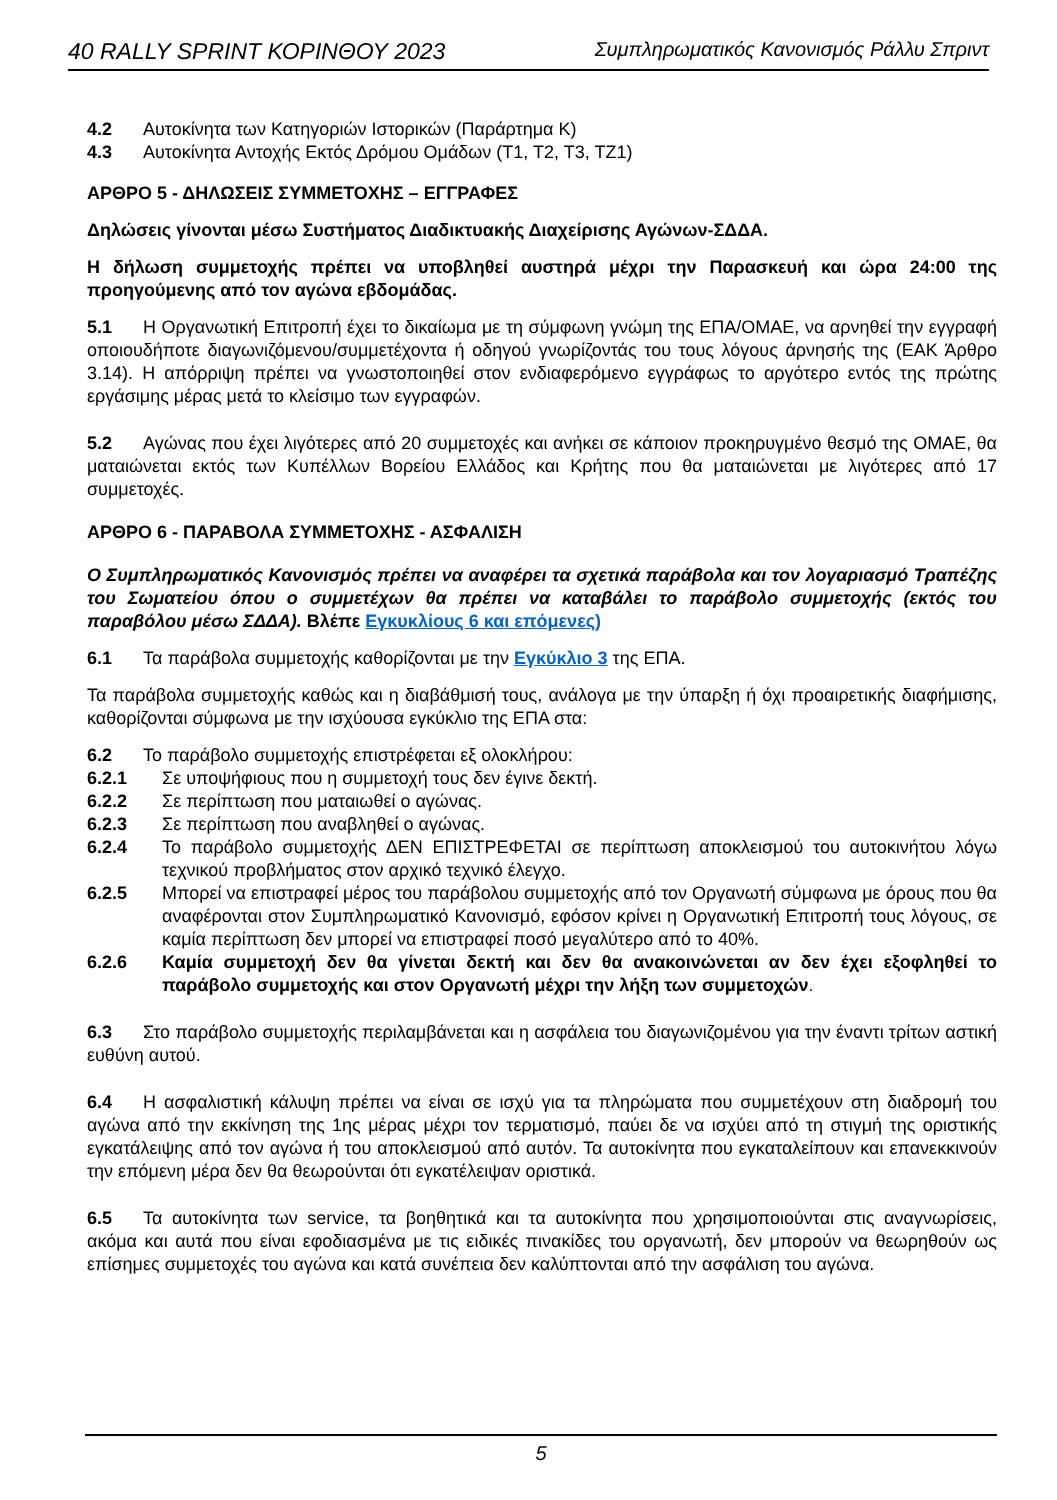40 RALLY SPRINT ΚΟΡΙΝΘΟΥ 2023 Συμπληρωματικός Κανονισμός Ράλλυ Σπριντ
4.2 Αυτοκίνητα των Κατηγοριών Ιστορικών (Παράρτημα Κ)
4.3 Αυτοκίνητα Αντοχής Εκτός Δρόμου Ομάδων (Τ1, Τ2, Τ3, ΤΖ1)
ΑΡΘΡΟ 5 - ΔΗΛΩΣΕΙΣ ΣΥΜΜΕΤΟΧΗΣ – ΕΓΓΡΑΦΕΣ
Δηλώσεις γίνονται μέσω Συστήματος Διαδικτυακής Διαχείρισης Αγώνων-ΣΔΔΑ.
Η δήλωση συμμετοχής πρέπει να υποβληθεί αυστηρά μέχρι την Παρασκευή και ώρα 24:00 της προηγούμενης από τον αγώνα εβδομάδας.
5.1 Η Οργανωτική Επιτροπή έχει το δικαίωμα με τη σύμφωνη γνώμη της ΕΠΑ/ΟΜΑΕ, να αρνηθεί την εγγραφή οποιουδήποτε διαγωνιζόμενου/συμμετέχοντα ή οδηγού γνωρίζοντάς του τους λόγους άρνησής της (ΕΑΚ Άρθρο 3.14). Η απόρριψη πρέπει να γνωστοποιηθεί στον ενδιαφερόμενο εγγράφως το αργότερο εντός της πρώτης εργάσιμης μέρας μετά το κλείσιμο των εγγραφών.
5.2 Αγώνας που έχει λιγότερες από 20 συμμετοχές και ανήκει σε κάποιον προκηρυγμένο θεσμό της ΟΜΑΕ, θα ματαιώνεται εκτός των Κυπέλλων Βορείου Ελλάδος και Κρήτης που θα ματαιώνεται με λιγότερες από 17 συμμετοχές.
ΑΡΘΡΟ 6 - ΠΑΡΑΒΟΛΑ ΣΥΜΜΕΤΟΧΗΣ - ΑΣΦΑΛΙΣΗ
Ο Συμπληρωματικός Κανονισμός πρέπει να αναφέρει τα σχετικά παράβολα και τον λογαριασμό Τραπέζης του Σωματείου όπου ο συμμετέχων θα πρέπει να καταβάλει το παράβολο συμμετοχής (εκτός του παραβόλου μέσω ΣΔΔΑ). Βλέπε Εγκυκλίους 6 και επόμενες)
6.1 Τα παράβολα συμμετοχής καθορίζονται με την Εγκύκλιο 3 της ΕΠΑ.
Τα παράβολα συμμετοχής καθώς και η διαβάθμισή τους, ανάλογα με την ύπαρξη ή όχι προαιρετικής διαφήμισης, καθορίζονται σύμφωνα με την ισχύουσα εγκύκλιο της ΕΠΑ στα:
6.2 Το παράβολο συμμετοχής επιστρέφεται εξ ολοκλήρου:
6.2.1 Σε υποψήφιους που η συμμετοχή τους δεν έγινε δεκτή.
6.2.2 Σε περίπτωση που ματαιωθεί ο αγώνας.
6.2.3 Σε περίπτωση που αναβληθεί ο αγώνας.
6.2.4 Το παράβολο συμμετοχής ΔΕΝ ΕΠΙΣΤΡΕΦΕΤΑΙ σε περίπτωση αποκλεισμού του αυτοκινήτου λόγω τεχνικού προβλήματος στον αρχικό τεχνικό έλεγχο.
6.2.5 Μπορεί να επιστραφεί μέρος του παράβολου συμμετοχής από τον Οργανωτή σύμφωνα με όρους που θα αναφέρονται στον Συμπληρωματικό Κανονισμό, εφόσον κρίνει η Οργανωτική Επιτροπή τους λόγους, σε καμία περίπτωση δεν μπορεί να επιστραφεί ποσό μεγαλύτερο από το 40%.
6.2.6 Καμία συμμετοχή δεν θα γίνεται δεκτή και δεν θα ανακοινώνεται αν δεν έχει εξοφληθεί το παράβολο συμμετοχής και στον Οργανωτή μέχρι την λήξη των συμμετοχών.
6.3 Στο παράβολο συμμετοχής περιλαμβάνεται και η ασφάλεια του διαγωνιζομένου για την έναντι τρίτων αστική ευθύνη αυτού.
6.4 Η ασφαλιστική κάλυψη πρέπει να είναι σε ισχύ για τα πληρώματα που συμμετέχουν στη διαδρομή του αγώνα από την εκκίνηση της 1ης μέρας μέχρι τον τερματισμό, παύει δε να ισχύει από τη στιγμή της οριστικής εγκατάλειψης από τον αγώνα ή του αποκλεισμού από αυτόν. Τα αυτοκίνητα που εγκαταλείπουν και επανεκκινούν την επόμενη μέρα δεν θα θεωρούνται ότι εγκατέλειψαν οριστικά.
6.5 Τα αυτοκίνητα των service, τα βοηθητικά και τα αυτοκίνητα που χρησιμοποιούνται στις αναγνωρίσεις, ακόμα και αυτά που είναι εφοδιασμένα με τις ειδικές πινακίδες του οργανωτή, δεν μπορούν να θεωρηθούν ως επίσημες συμμετοχές του αγώνα και κατά συνέπεια δεν καλύπτονται από την ασφάλιση του αγώνα.
5